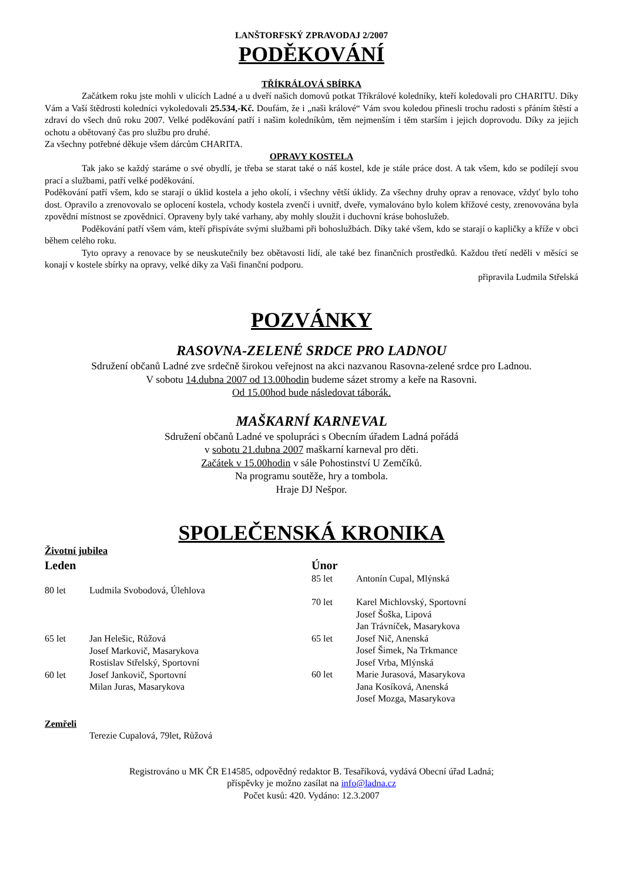LANŠTORFSKÝ ZPRAVODAJ 2/2007
PODĚKOVÁNÍ
TŘÍKRÁLOVÁ SBÍRKA
Začátkem roku jste mohli v ulicích Ladné a u dveří našich domovů potkat Tříkrálové koledníky, kteří koledovali pro CHARITU. Díky Vám a Vaší štědrosti koledníci vykoledovali 25.534,-Kč. Doufám, že i „naši králové“ Vám svou koledou přinesli trochu radosti s přáním štěstí a zdraví do všech dnů roku 2007. Velké poděkování patří i našim koledníkům, těm nejmenším i těm starším i jejich doprovodu. Díky za jejich ochotu a obětovaný čas pro službu pro druhé.
Za všechny potřebné děkuje všem dárcům CHARITA.
OPRAVY KOSTELA
Tak jako se každý staráme o své obydlí, je třeba se starat také o náš kostel, kde je stále práce dost. A tak všem, kdo se podílejí svou prací a službami, patří velké poděkování.
Poděkování patří všem, kdo se starají o úklid kostela a jeho okolí, i všechny větší úklidy. Za všechny druhy oprav a renovace, vždyť bylo toho dost. Opravilo a zrenovovalo se oplocení kostela, vchody kostela zvenčí i uvnitř, dveře, vymalováno bylo kolem křížové cesty, zrenovována byla zpovědní místnost se zpovědnicí. Opraveny byly také varhany, aby mohly sloužit i duchovní kráse bohoslužeb.
Poděkování patří všem vám, kteří přispíváte svými službami při bohoslužbách. Díky také všem, kdo se starají o kapličky a kříže v obci během celého roku.
Tyto opravy a renovace by se neuskutečnily bez obětavosti lidí, ale také bez finančních prostředků. Každou třetí neděli v měsíci se konají v kostele sbírky na opravy, velké díky za Vaši finanční podporu.
připravila Ludmila Střelská
POZVÁNKY
RASOVNA-ZELENÉ SRDCE PRO LADNOU
Sdružení občanů Ladné zve srdečně širokou veřejnost na akci nazvanou Rasovna-zelené srdce pro Ladnou.
V sobotu 14.dubna 2007 od 13.00hodin budeme sázet stromy a keře na Rasovni.
Od 15.00hod bude následovat táborák.
MAŠKARNÍ KARNEVAL
Sdružení občanů Ladné ve spolupráci s Obecním úřadem Ladná pořádá
v sobotu 21.dubna 2007 maškarní karneval pro děti.
Začátek v 15.00hodin v sále Pohostinství U Zemčíků.
Na programu soutěže, hry a tombola.
Hraje DJ Nešpor.
SPOLEČENSKÁ KRONIKA
Životní jubilea
Leden
80 let Ludmila Svobodová, Úlehlova
65 let Jan Helešic, Růžová
Josef Markovič, Masarykova
Rostislav Střelský, Sportovní
60 let Josef Jankovič, Sportovní
Milan Juras, Masarykova
Únor
85 let Antonín Cupal, Mlýnská
70 let Karel Michlovský, Sportovní
Josef Šoška, Lipová
Jan Trávníček, Masarykova
65 let Josef Nič, Anenská
Josef Šimek, Na Trkmance
Josef Vrba, Mlýnská
60 let Marie Jurasová, Masarykova
Jana Kosíková, Anenská
Josef Mozga, Masarykova
Zemřeli
Terezie Cupalová, 79let, Růžová
Registrováno u MK ČR E14585, odpovědný redaktor B. Tesaříková, vydává Obecní úřad Ladná;
příspěvky je možno zasílat na info@ladna.cz
Počet kusů: 420. Vydáno: 12.3.2007